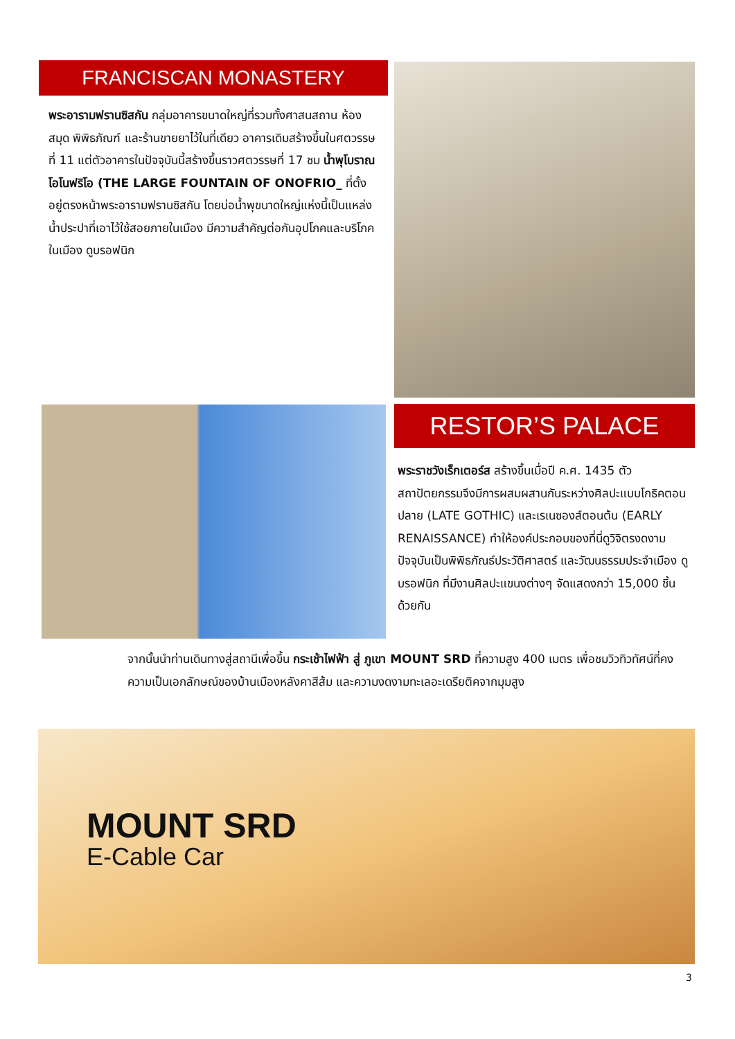FRANCISCAN MONASTERY
พระอารามฟรานซิสกัน กลุ่มอาคารขนาดใหญ่ที่รวมทั้งศาสนสถาน ห้องสมุด พิพิธภัณฑ์ และร้านขายยาไว้ในที่เดียว อาคารเดิมสร้างขึ้นในศตวรรษที่ 11 แต่ตัวอาคารในปัจจุบันนี้สร้างขึ้นราวศตวรรษที่ 17 ชม น้ำพุโบราณโอโนฟริโอ (THE LARGE FOUNTAIN OF ONOFRIO_ ที่ตั้งอยู่ตรงหน้าพระอารามฟรานซิสกัน โดยบ่อน้ำพุขนาดใหญ่แห่งนี้เป็นแหล่งน้ำประปาที่เอาไว้ใช้สอยภายในเมือง มีความสำคัญต่อกันอุปโภคและบริโภคในเมือง ดูบรอฟนิก
RESTOR’S PALACE
พระราชวังเร็กเตอร์ส สร้างขึ้นเมื่อปี ค.ศ. 1435 ตัวสถาปัตยกรรมจึงมีการผสมผสานกันระหว่างศิลปะแบบโกธิคตอนปลาย (LATE GOTHIC) และเรเนซองส์ตอนต้น (EARLY RENAISSANCE) ทำให้องค์ประกอบของที่นี่ดูวิจิตรงดงาม ปัจจุบันเป็นพิพิธภัณธ์ประวัติศาสตร์ และวัฒนธรรมประจำเมือง ดูบรอฟนิก ที่มีงานศิลปะแขนงต่างๆ จัดแสดงกว่า 15,000 ชิ้นด้วยกัน
จากนั้นนำท่านเดินทางสู่สถานีเพื่อขึ้น กระเช้าไฟฟ้า สู่ ภูเขา MOUNT SRD ที่ความสูง 400 เมตร เพื่อชมวิวทิวทัศน์ที่คงความเป็นเอกลักษณ์ของบ้านเมืองหลังคาสีส้ม และความงดงามทะเลอะเดรียติคจากมุมสูง
MOUNT SRD
E-Cable Car
3